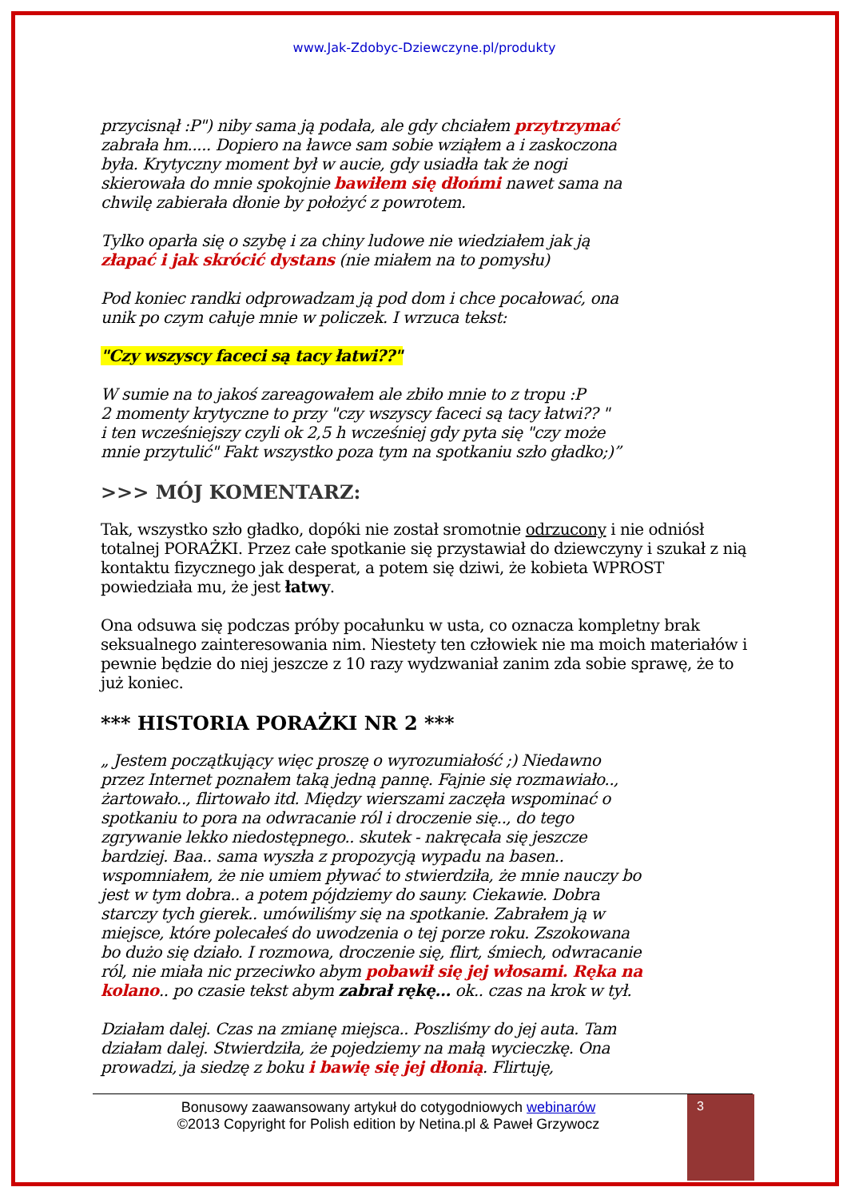www.Jak-Zdobyc-Dziewczyne.pl/produkty
przycisnął :P") niby sama ją podała, ale gdy chciałem przytrzymać zabrała hm..... Dopiero na ławce sam sobie wziąłem a i zaskoczona była. Krytyczny moment był w aucie, gdy usiadła tak że nogi skierowała do mnie spokojnie bawiłem się dłońmi nawet sama na chwilę zabierała dłonie by położyć z powrotem.
Tylko oparła się o szybę i za chiny ludowe nie wiedziałem jak ją złapać i jak skrócić dystans (nie miałem na to pomysłu)
Pod koniec randki odprowadzam ją pod dom i chce pocałować, ona unik po czym całuje mnie w policzek. I wrzuca tekst:
"Czy wszyscy faceci są tacy łatwi??"
W sumie na to jakoś zareagowałem ale zbiło mnie to z tropu :P
2 momenty krytyczne to przy "czy wszyscy faceci są tacy łatwi?? "
i ten wcześniejszy czyli ok 2,5 h wcześniej gdy pyta się "czy może mnie przytulić" Fakt wszystko poza tym na spotkaniu szło gładko;)”
>>> MÓJ KOMENTARZ:
Tak, wszystko szło gładko, dopóki nie został sromotnie odrzucony i nie odniósł totalnej PORAŻKI. Przez całe spotkanie się przystawiał do dziewczyny i szukał z nią kontaktu fizycznego jak desperat, a potem się dziwi, że kobieta WPROST powiedziała mu, że jest łatwy.
Ona odsuwa się podczas próby pocałunku w usta, co oznacza kompletny brak seksualnego zainteresowania nim. Niestety ten człowiek nie ma moich materiałów i pewnie będzie do niej jeszcze z 10 razy wydzwaniał zanim zda sobie sprawę, że to już koniec.
*** HISTORIA PORAŻKI NR 2 ***
„ Jestem początkujący więc proszę o wyrozumiałość ;) Niedawno przez Internet poznałem taką jedną pannę. Fajnie się rozmawiało.., żartowało.., flirtowało itd. Między wierszami zaczęła wspominać o spotkaniu to pora na odwracanie ról i droczenie się.., do tego zgrywanie lekko niedostępnego.. skutek - nakręcała się jeszcze bardziej. Baa.. sama wyszła z propozycją wypadu na basen.. wspomniałem, że nie umiem pływać to stwierdziła, że mnie nauczy bo jest w tym dobra.. a potem pójdziemy do sauny. Ciekawie. Dobra starczy tych gierek.. umówiliśmy się na spotkanie. Zabrałem ją w miejsce, które polecałeś do uwodzenia o tej porze roku. Zszokowana bo dużo się działo. I rozmowa, droczenie się, flirt, śmiech, odwracanie ról, nie miała nic przeciwko abym pobawił się jej włosami. Ręka na kolano.. po czasie tekst abym zabrał rękę... ok.. czas na krok w tył.
Działam dalej. Czas na zmianę miejsca.. Poszliśmy do jej auta. Tam działam dalej. Stwierdziła, że pojedziemy na małą wycieczkę. Ona prowadzi, ja siedzę z boku i bawię się jej dłonią. Flirtuję,
Bonusowy zaawansowany artykuł do cotygodniowych webinarów
©2013 Copyright for Polish edition by Netina.pl & Paweł Grzywocz
3